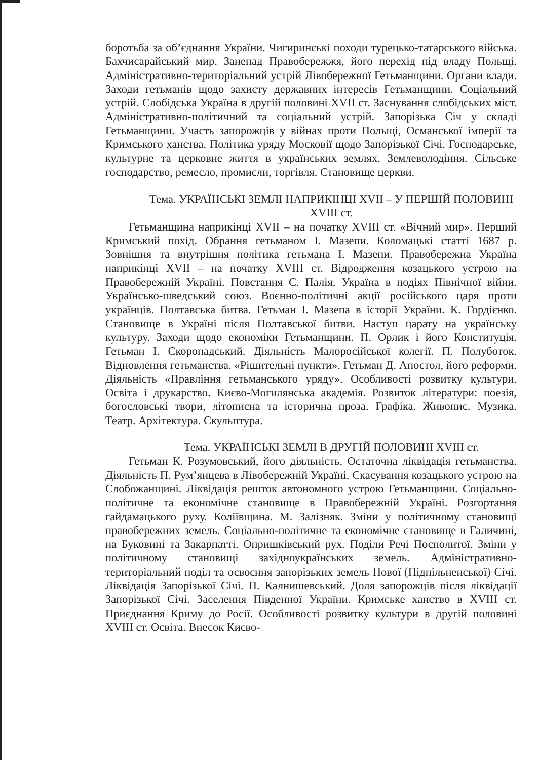боротьба за об’єднання України. Чигиринські походи турецько-татарського війська. Бахчисарайський мир. Занепад Правобережжя, його перехід під владу Польщі. Адміністративно-територіальний устрій Лівобережної Гетьманщини. Органи влади. Заходи гетьманів щодо захисту державних інтересів Гетьманщини. Соціальний устрій. Слобідська Україна в другій половині XVII ст. Заснування слобідських міст. Адміністративно-політичний та соціальний устрій. Запорізька Січ у складі Гетьманщини. Участь запорожців у війнах проти Польщі, Османської імперії та Кримського ханства. Політика уряду Московії щодо Запорізької Січі. Господарське, культурне та церковне життя в українських землях. Землеволодіння. Сільське господарство, ремесло, промисли, торгівля. Становище церкви.
Тема. УКРАЇНСЬКІ ЗЕМЛІ НАПРИКІНЦІ XVII – У ПЕРШІЙ ПОЛОВИНІ XVIII ст.
Гетьманщина наприкінці XVII – на початку XVIII ст. «Вічний мир». Перший Кримський похід. Обрання гетьманом І. Мазепи. Коломацькі статті 1687 р. Зовнішня та внутрішня політика гетьмана І. Мазепи. Правобережна Україна наприкінці XVII – на початку XVIII ст. Відродження козацького устрою на Правобережній Україні. Повстання С. Палія. Україна в подіях Північної війни. Українсько-шведський союз. Воєнно-політичні акції російського царя проти українців. Полтавська битва. Гетьман І. Мазепа в історії України. К. Гордієнко. Становище в Україні після Полтавської битви. Наступ царату на українську культуру. Заходи щодо економіки Гетьманщини. П. Орлик і його Конституція. Гетьман І. Скоропадський. Діяльність Малоросійської колегії. П. Полуботок. Відновлення гетьманства. «Рішительні пункти». Гетьман Д. Апостол, його реформи. Діяльність «Правління гетьманського уряду». Особливості розвитку культури. Освіта і друкарство. Києво-Могилянська академія. Розвиток літератури: поезія, богословські твори, літописна та історична проза. Графіка. Живопис. Музика. Театр. Архітектура. Скульптура.
Тема. УКРАЇНСЬКІ ЗЕМЛІ В ДРУГІЙ ПОЛОВИНІ XVIII ст.
Гетьман К. Розумовський, його діяльність. Остаточна ліквідація гетьманства. Діяльність П. Рум’янцева в Лівобережній Україні. Скасування козацького устрою на Слобожанщині. Ліквідація решток автономного устрою Гетьманщини. Соціально-політичне та економічне становище в Правобережній Україні. Розгортання гайдамацького руху. Коліївщина. М. Залізняк. Зміни у політичному становищі правобережних земель. Соціально-політичне та економічне становище в Галичині, на Буковині та Закарпатті. Опришківський рух. Поділи Речі Посполитої. Зміни у політичному становищі західноукраїнських земель. Адміністративно-територіальний поділ та освоєння запорізьких земель Нової (Підпільненської) Січі. Ліквідація Запорізької Січі. П. Калнишевський. Доля запорожців після ліквідації Запорізької Січі. Заселення Південної України. Кримське ханство в XVIII ст. Приєднання Криму до Росії. Особливості розвитку культури в другій половині XVIII ст. Освіта. Внесок Києво-